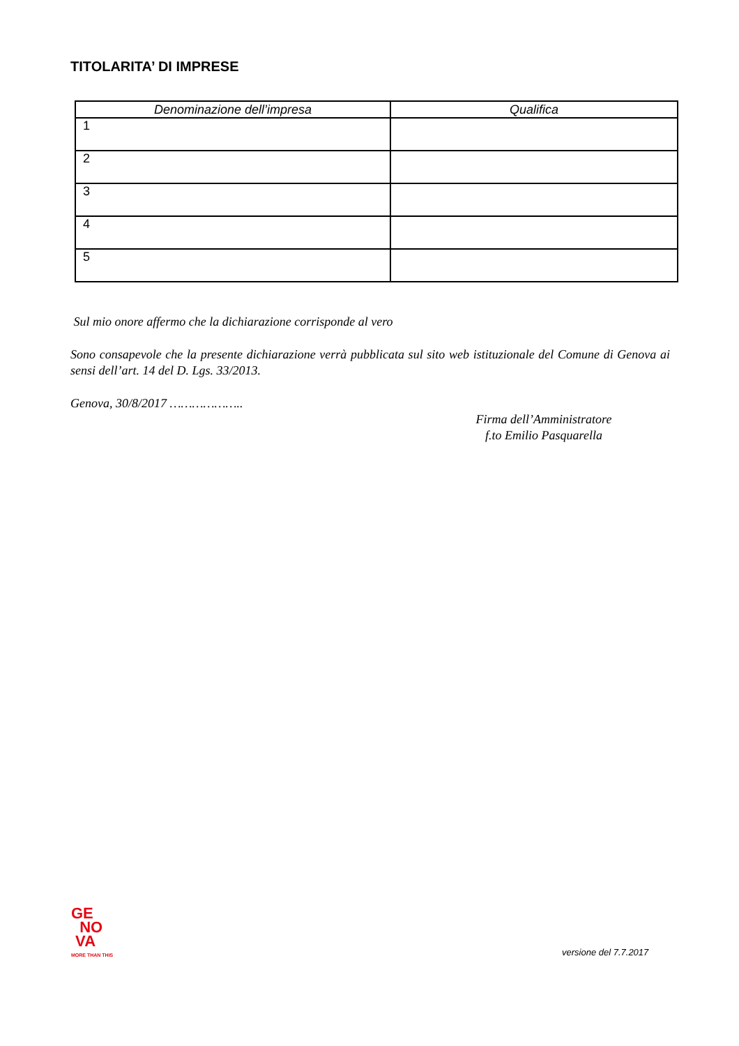TITOLARITA’ DI IMPRESE
| Denominazione dell’impresa | Qualifica |
| --- | --- |
| 1 | |
| 2 | |
| 3 | |
| 4 | |
| 5 | |
Sul mio onore affermo che la dichiarazione corrisponde al vero
Sono consapevole che la presente dichiarazione verrà pubblicata sul sito web istituzionale del Comune di Genova ai sensi dell’art. 14 del D. Lgs. 33/2013.
Genova, 30/8/2017 ………………..
Firma dell’Amministratore
f.to Emilio Pasquarella
GE
NO
VA
MORE THAN THIS
versione del 7.7.2017